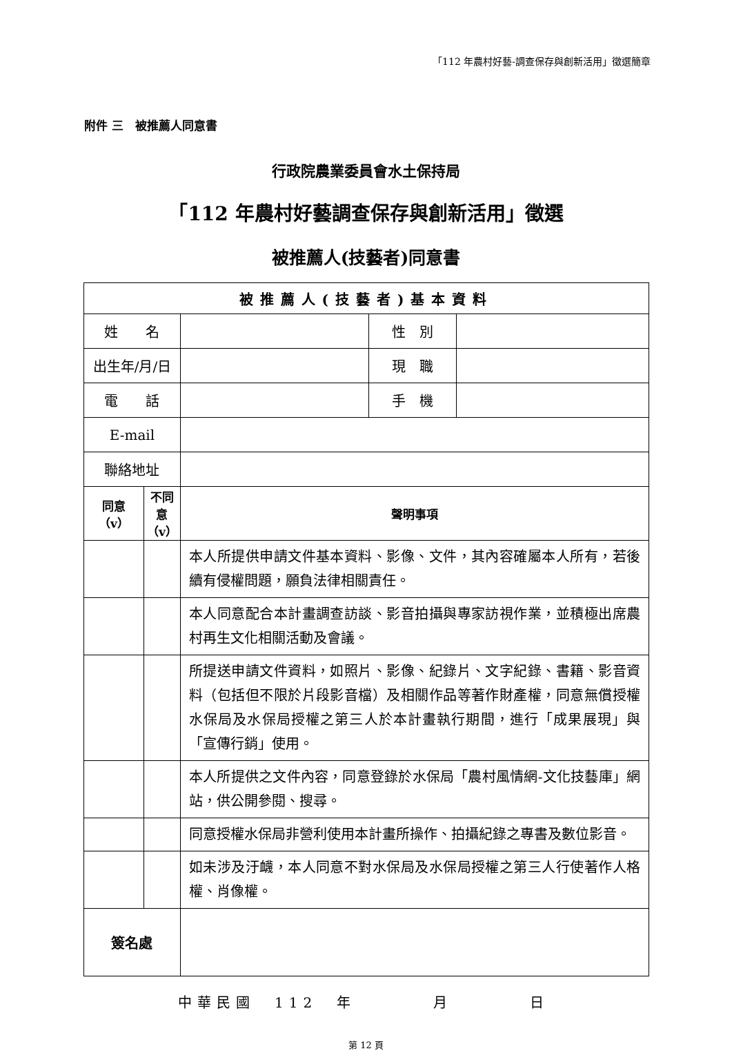「112 年農村好藝-調查保存與創新活用」徵選簡章
附件 三　被推薦人同意書
行政院農業委員會水土保持局
「112 年農村好藝調查保存與創新活用」徵選
被推薦人(技藝者)同意書
| 被推薦人(技藝者)基本資料 | | | | |
| --- | --- | --- | --- | --- |
| 姓 名 | | | 性 別 | |
| 出生年/月/日 | | | 現 職 | |
| 電 話 | | | 手 機 | |
| E-mail | | | | |
| 聯絡地址 | | | | |
| 同意 （v） | 不同意 （v） | 聲明事項 | | |
| | | 本人所提供申請文件基本資料、影像、文件，其內容確屬本人所有，若後續有侵權問題，願負法律相關責任。 | | |
| | | 本人同意配合本計畫調查訪談、影音拍攝與專家訪視作業，並積極出席農村再生文化相關活動及會議。 | | |
| | | 所提送申請文件資料，如照片、影像、紀錄片、文字紀錄、書籍、影音資料（包括但不限於片段影音檔）及相關作品等著作財產權，同意無償授權水保局及水保局授權之第三人於本計畫執行期間，進行「成果展現」與「宣傳行銷」使用。 | | |
| | | 本人所提供之文件內容，同意登錄於水保局「農村風情網-文化技藝庫」網站，供公開參閱、搜尋。 | | |
| | | 同意授權水保局非營利使用本計畫所操作、拍攝紀錄之專書及數位影音。 | | |
| | | 如未涉及汙衊，本人同意不對水保局及水保局授權之第三人行使著作人格權、肖像權。 | | |
| 簽名處 | | | | |
中華民國　112　年　　　　月　　　　日
第 12 頁